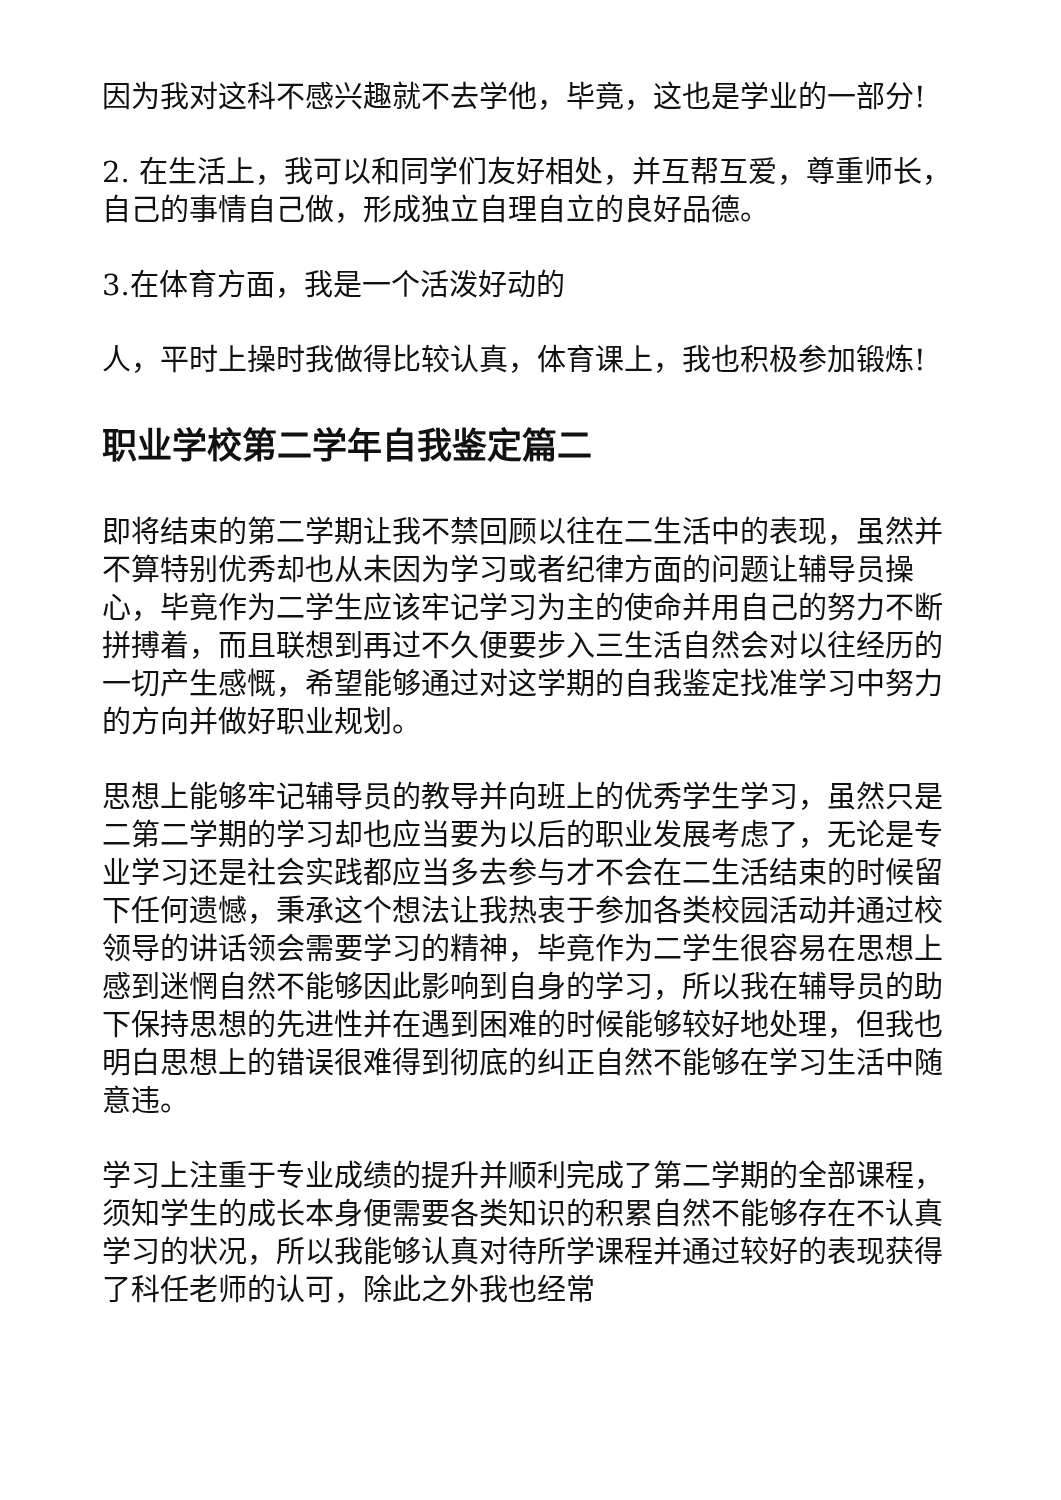因为我对这科不感兴趣就不去学他，毕竟，这也是学业的一部分!
2. 在生活上，我可以和同学们友好相处，并互帮互爱，尊重师长，自己的事情自己做，形成独立自理自立的良好品德。
3.在体育方面，我是一个活泼好动的
人，平时上操时我做得比较认真，体育课上，我也积极参加锻炼!
职业学校第二学年自我鉴定篇二
即将结束的第二学期让我不禁回顾以往在二生活中的表现，虽然并不算特别优秀却也从未因为学习或者纪律方面的问题让辅导员操心，毕竟作为二学生应该牢记学习为主的使命并用自己的努力不断拼搏着，而且联想到再过不久便要步入三生活自然会对以往经历的一切产生感慨，希望能够通过对这学期的自我鉴定找准学习中努力的方向并做好职业规划。
思想上能够牢记辅导员的教导并向班上的优秀学生学习，虽然只是二第二学期的学习却也应当要为以后的职业发展考虑了，无论是专业学习还是社会实践都应当多去参与才不会在二生活结束的时候留下任何遗憾，秉承这个想法让我热衷于参加各类校园活动并通过校领导的讲话领会需要学习的精神，毕竟作为二学生很容易在思想上感到迷惘自然不能够因此影响到自身的学习，所以我在辅导员的助下保持思想的先进性并在遇到困难的时候能够较好地处理，但我也明白思想上的错误很难得到彻底的纠正自然不能够在学习生活中随意违。
学习上注重于专业成绩的提升并顺利完成了第二学期的全部课程，须知学生的成长本身便需要各类知识的积累自然不能够存在不认真学习的状况，所以我能够认真对待所学课程并通过较好的表现获得了科任老师的认可，除此之外我也经常